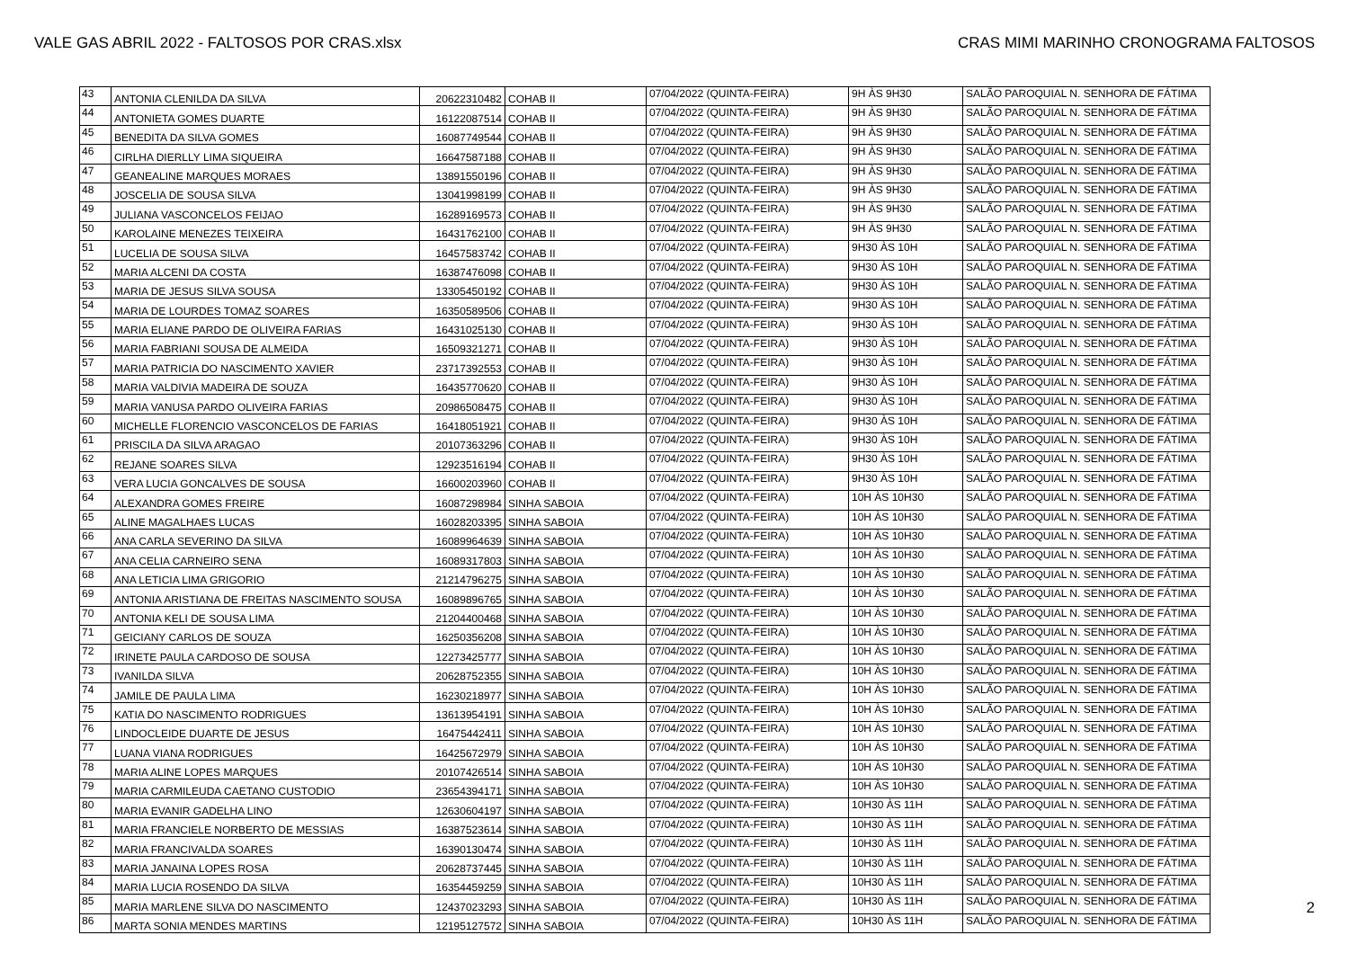VALE GAS ABRIL 2022 - FALTOSOS POR CRAS.xlsx CRAS MIMI MARINHO CRONOGRAMA FALTOSOS
| 43 | ANTONIA CLENILDA DA SILVA | 20622310482 | COHAB II | 07/04/2022 (QUINTA-FEIRA) | 9H ÀS 9H30 | SALÃO PAROQUIAL N. SENHORA DE FÁTIMA |
| 44 | ANTONIETA GOMES DUARTE | 16122087514 | COHAB II | 07/04/2022 (QUINTA-FEIRA) | 9H ÀS 9H30 | SALÃO PAROQUIAL N. SENHORA DE FÁTIMA |
| 45 | BENEDITA DA SILVA GOMES | 16087749544 | COHAB II | 07/04/2022 (QUINTA-FEIRA) | 9H ÀS 9H30 | SALÃO PAROQUIAL N. SENHORA DE FÁTIMA |
| 46 | CIRLHA DIERLLY LIMA SIQUEIRA | 16647587188 | COHAB II | 07/04/2022 (QUINTA-FEIRA) | 9H ÀS 9H30 | SALÃO PAROQUIAL N. SENHORA DE FÁTIMA |
| 47 | GEANEALINE MARQUES MORAES | 13891550196 | COHAB II | 07/04/2022 (QUINTA-FEIRA) | 9H ÀS 9H30 | SALÃO PAROQUIAL N. SENHORA DE FÁTIMA |
| 48 | JOSCELIA DE SOUSA SILVA | 13041998199 | COHAB II | 07/04/2022 (QUINTA-FEIRA) | 9H ÀS 9H30 | SALÃO PAROQUIAL N. SENHORA DE FÁTIMA |
| 49 | JULIANA VASCONCELOS FEIJAO | 16289169573 | COHAB II | 07/04/2022 (QUINTA-FEIRA) | 9H ÀS 9H30 | SALÃO PAROQUIAL N. SENHORA DE FÁTIMA |
| 50 | KAROLAINE MENEZES TEIXEIRA | 16431762100 | COHAB II | 07/04/2022 (QUINTA-FEIRA) | 9H ÀS 9H30 | SALÃO PAROQUIAL N. SENHORA DE FÁTIMA |
| 51 | LUCELIA DE SOUSA SILVA | 16457583742 | COHAB II | 07/04/2022 (QUINTA-FEIRA) | 9H30 ÀS 10H | SALÃO PAROQUIAL N. SENHORA DE FÁTIMA |
| 52 | MARIA ALCENI DA COSTA | 16387476098 | COHAB II | 07/04/2022 (QUINTA-FEIRA) | 9H30 ÀS 10H | SALÃO PAROQUIAL N. SENHORA DE FÁTIMA |
| 53 | MARIA DE JESUS SILVA SOUSA | 13305450192 | COHAB II | 07/04/2022 (QUINTA-FEIRA) | 9H30 ÀS 10H | SALÃO PAROQUIAL N. SENHORA DE FÁTIMA |
| 54 | MARIA DE LOURDES TOMAZ SOARES | 16350589506 | COHAB II | 07/04/2022 (QUINTA-FEIRA) | 9H30 ÀS 10H | SALÃO PAROQUIAL N. SENHORA DE FÁTIMA |
| 55 | MARIA ELIANE PARDO DE OLIVEIRA FARIAS | 16431025130 | COHAB II | 07/04/2022 (QUINTA-FEIRA) | 9H30 ÀS 10H | SALÃO PAROQUIAL N. SENHORA DE FÁTIMA |
| 56 | MARIA FABRIANI SOUSA DE ALMEIDA | 16509321271 | COHAB II | 07/04/2022 (QUINTA-FEIRA) | 9H30 ÀS 10H | SALÃO PAROQUIAL N. SENHORA DE FÁTIMA |
| 57 | MARIA PATRICIA DO NASCIMENTO XAVIER | 23717392553 | COHAB II | 07/04/2022 (QUINTA-FEIRA) | 9H30 ÀS 10H | SALÃO PAROQUIAL N. SENHORA DE FÁTIMA |
| 58 | MARIA VALDIVIA MADEIRA DE SOUZA | 16435770620 | COHAB II | 07/04/2022 (QUINTA-FEIRA) | 9H30 ÀS 10H | SALÃO PAROQUIAL N. SENHORA DE FÁTIMA |
| 59 | MARIA VANUSA PARDO OLIVEIRA FARIAS | 20986508475 | COHAB II | 07/04/2022 (QUINTA-FEIRA) | 9H30 ÀS 10H | SALÃO PAROQUIAL N. SENHORA DE FÁTIMA |
| 60 | MICHELLE FLORENCIO VASCONCELOS DE FARIAS | 16418051921 | COHAB II | 07/04/2022 (QUINTA-FEIRA) | 9H30 ÀS 10H | SALÃO PAROQUIAL N. SENHORA DE FÁTIMA |
| 61 | PRISCILA DA SILVA ARAGAO | 20107363296 | COHAB II | 07/04/2022 (QUINTA-FEIRA) | 9H30 ÀS 10H | SALÃO PAROQUIAL N. SENHORA DE FÁTIMA |
| 62 | REJANE SOARES SILVA | 12923516194 | COHAB II | 07/04/2022 (QUINTA-FEIRA) | 9H30 ÀS 10H | SALÃO PAROQUIAL N. SENHORA DE FÁTIMA |
| 63 | VERA LUCIA GONCALVES DE SOUSA | 16600203960 | COHAB II | 07/04/2022 (QUINTA-FEIRA) | 9H30 ÀS 10H | SALÃO PAROQUIAL N. SENHORA DE FÁTIMA |
| 64 | ALEXANDRA GOMES FREIRE | 16087298984 | SINHA SABOIA | 07/04/2022 (QUINTA-FEIRA) | 10H ÀS 10H30 | SALÃO PAROQUIAL N. SENHORA DE FÁTIMA |
| 65 | ALINE MAGALHAES LUCAS | 16028203395 | SINHA SABOIA | 07/04/2022 (QUINTA-FEIRA) | 10H ÀS 10H30 | SALÃO PAROQUIAL N. SENHORA DE FÁTIMA |
| 66 | ANA CARLA SEVERINO DA SILVA | 16089964639 | SINHA SABOIA | 07/04/2022 (QUINTA-FEIRA) | 10H ÀS 10H30 | SALÃO PAROQUIAL N. SENHORA DE FÁTIMA |
| 67 | ANA CELIA CARNEIRO SENA | 16089317803 | SINHA SABOIA | 07/04/2022 (QUINTA-FEIRA) | 10H ÀS 10H30 | SALÃO PAROQUIAL N. SENHORA DE FÁTIMA |
| 68 | ANA LETICIA LIMA GRIGORIO | 21214796275 | SINHA SABOIA | 07/04/2022 (QUINTA-FEIRA) | 10H ÀS 10H30 | SALÃO PAROQUIAL N. SENHORA DE FÁTIMA |
| 69 | ANTONIA ARISTIANA DE FREITAS NASCIMENTO SOUSA | 16089896765 | SINHA SABOIA | 07/04/2022 (QUINTA-FEIRA) | 10H ÀS 10H30 | SALÃO PAROQUIAL N. SENHORA DE FÁTIMA |
| 70 | ANTONIA KELI DE SOUSA LIMA | 21204400468 | SINHA SABOIA | 07/04/2022 (QUINTA-FEIRA) | 10H ÀS 10H30 | SALÃO PAROQUIAL N. SENHORA DE FÁTIMA |
| 71 | GEICIANY CARLOS DE SOUZA | 16250356208 | SINHA SABOIA | 07/04/2022 (QUINTA-FEIRA) | 10H ÀS 10H30 | SALÃO PAROQUIAL N. SENHORA DE FÁTIMA |
| 72 | IRINETE PAULA CARDOSO DE SOUSA | 12273425777 | SINHA SABOIA | 07/04/2022 (QUINTA-FEIRA) | 10H ÀS 10H30 | SALÃO PAROQUIAL N. SENHORA DE FÁTIMA |
| 73 | IVANILDA SILVA | 20628752355 | SINHA SABOIA | 07/04/2022 (QUINTA-FEIRA) | 10H ÀS 10H30 | SALÃO PAROQUIAL N. SENHORA DE FÁTIMA |
| 74 | JAMILE DE PAULA LIMA | 16230218977 | SINHA SABOIA | 07/04/2022 (QUINTA-FEIRA) | 10H ÀS 10H30 | SALÃO PAROQUIAL N. SENHORA DE FÁTIMA |
| 75 | KATIA DO NASCIMENTO RODRIGUES | 13613954191 | SINHA SABOIA | 07/04/2022 (QUINTA-FEIRA) | 10H ÀS 10H30 | SALÃO PAROQUIAL N. SENHORA DE FÁTIMA |
| 76 | LINDOCLEIDE DUARTE DE JESUS | 16475442411 | SINHA SABOIA | 07/04/2022 (QUINTA-FEIRA) | 10H ÀS 10H30 | SALÃO PAROQUIAL N. SENHORA DE FÁTIMA |
| 77 | LUANA VIANA RODRIGUES | 16425672979 | SINHA SABOIA | 07/04/2022 (QUINTA-FEIRA) | 10H ÀS 10H30 | SALÃO PAROQUIAL N. SENHORA DE FÁTIMA |
| 78 | MARIA ALINE LOPES MARQUES | 20107426514 | SINHA SABOIA | 07/04/2022 (QUINTA-FEIRA) | 10H ÀS 10H30 | SALÃO PAROQUIAL N. SENHORA DE FÁTIMA |
| 79 | MARIA CARMILEUDA CAETANO CUSTODIO | 23654394171 | SINHA SABOIA | 07/04/2022 (QUINTA-FEIRA) | 10H ÀS 10H30 | SALÃO PAROQUIAL N. SENHORA DE FÁTIMA |
| 80 | MARIA EVANIR GADELHA LINO | 12630604197 | SINHA SABOIA | 07/04/2022 (QUINTA-FEIRA) | 10H30 ÀS 11H | SALÃO PAROQUIAL N. SENHORA DE FÁTIMA |
| 81 | MARIA FRANCIELE NORBERTO DE MESSIAS | 16387523614 | SINHA SABOIA | 07/04/2022 (QUINTA-FEIRA) | 10H30 ÀS 11H | SALÃO PAROQUIAL N. SENHORA DE FÁTIMA |
| 82 | MARIA FRANCIVALDA SOARES | 16390130474 | SINHA SABOIA | 07/04/2022 (QUINTA-FEIRA) | 10H30 ÀS 11H | SALÃO PAROQUIAL N. SENHORA DE FÁTIMA |
| 83 | MARIA JANAINA LOPES ROSA | 20628737445 | SINHA SABOIA | 07/04/2022 (QUINTA-FEIRA) | 10H30 ÀS 11H | SALÃO PAROQUIAL N. SENHORA DE FÁTIMA |
| 84 | MARIA LUCIA ROSENDO DA SILVA | 16354459259 | SINHA SABOIA | 07/04/2022 (QUINTA-FEIRA) | 10H30 ÀS 11H | SALÃO PAROQUIAL N. SENHORA DE FÁTIMA |
| 85 | MARIA MARLENE SILVA DO NASCIMENTO | 12437023293 | SINHA SABOIA | 07/04/2022 (QUINTA-FEIRA) | 10H30 ÀS 11H | SALÃO PAROQUIAL N. SENHORA DE FÁTIMA |
| 86 | MARTA SONIA MENDES MARTINS | 12195127572 | SINHA SABOIA | 07/04/2022 (QUINTA-FEIRA) | 10H30 ÀS 11H | SALÃO PAROQUIAL N. SENHORA DE FÁTIMA |
2